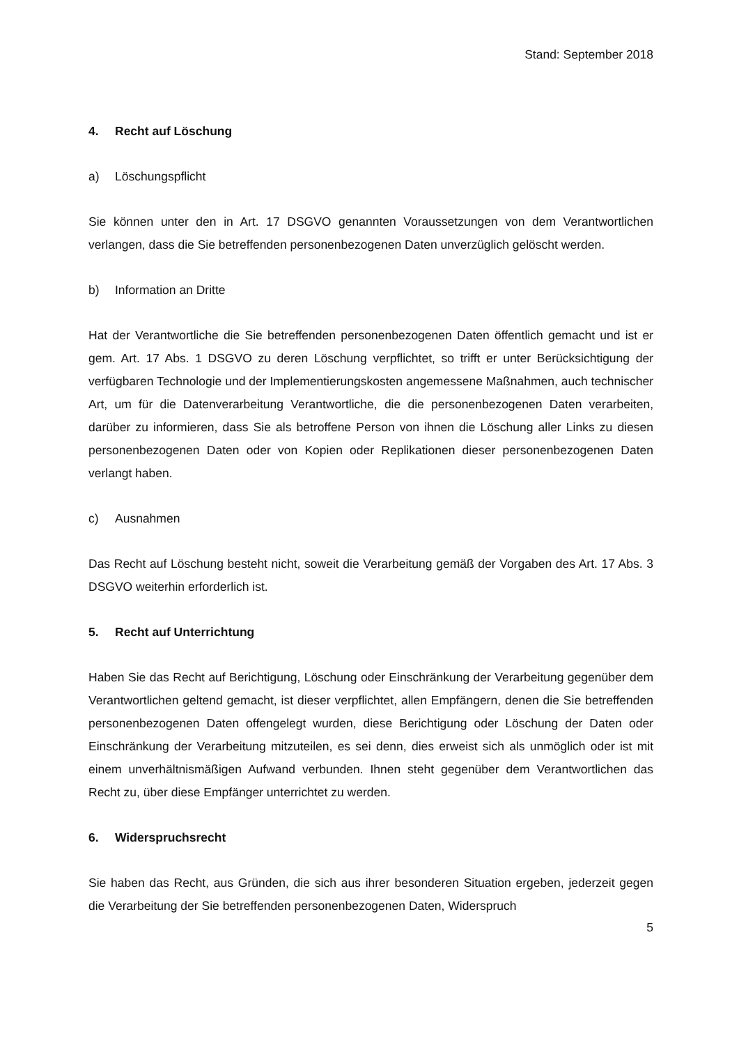Stand: September 2018
4. Recht auf Löschung
a) Löschungspflicht
Sie können unter den in Art. 17 DSGVO genannten Voraussetzungen von dem Verantwortlichen verlangen, dass die Sie betreffenden personenbezogenen Daten unverzüglich gelöscht werden.
b) Information an Dritte
Hat der Verantwortliche die Sie betreffenden personenbezogenen Daten öffentlich gemacht und ist er gem. Art. 17 Abs. 1 DSGVO zu deren Löschung verpflichtet, so trifft er unter Berücksichtigung der verfügbaren Technologie und der Implementierungskosten angemessene Maßnahmen, auch technischer Art, um für die Datenverarbeitung Verantwortliche, die die personenbezogenen Daten verarbeiten, darüber zu informieren, dass Sie als betroffene Person von ihnen die Löschung aller Links zu diesen personenbezogenen Daten oder von Kopien oder Replikationen dieser personenbezogenen Daten verlangt haben.
c) Ausnahmen
Das Recht auf Löschung besteht nicht, soweit die Verarbeitung gemäß der Vorgaben des Art. 17 Abs. 3 DSGVO weiterhin erforderlich ist.
5. Recht auf Unterrichtung
Haben Sie das Recht auf Berichtigung, Löschung oder Einschränkung der Verarbeitung gegenüber dem Verantwortlichen geltend gemacht, ist dieser verpflichtet, allen Empfängern, denen die Sie betreffenden personenbezogenen Daten offengelegt wurden, diese Berichtigung oder Löschung der Daten oder Einschränkung der Verarbeitung mitzuteilen, es sei denn, dies erweist sich als unmöglich oder ist mit einem unverhältnismäßigen Aufwand verbunden. Ihnen steht gegenüber dem Verantwortlichen das Recht zu, über diese Empfänger unterrichtet zu werden.
6. Widerspruchsrecht
Sie haben das Recht, aus Gründen, die sich aus ihrer besonderen Situation ergeben, jederzeit gegen die Verarbeitung der Sie betreffenden personenbezogenen Daten, Widerspruch
5